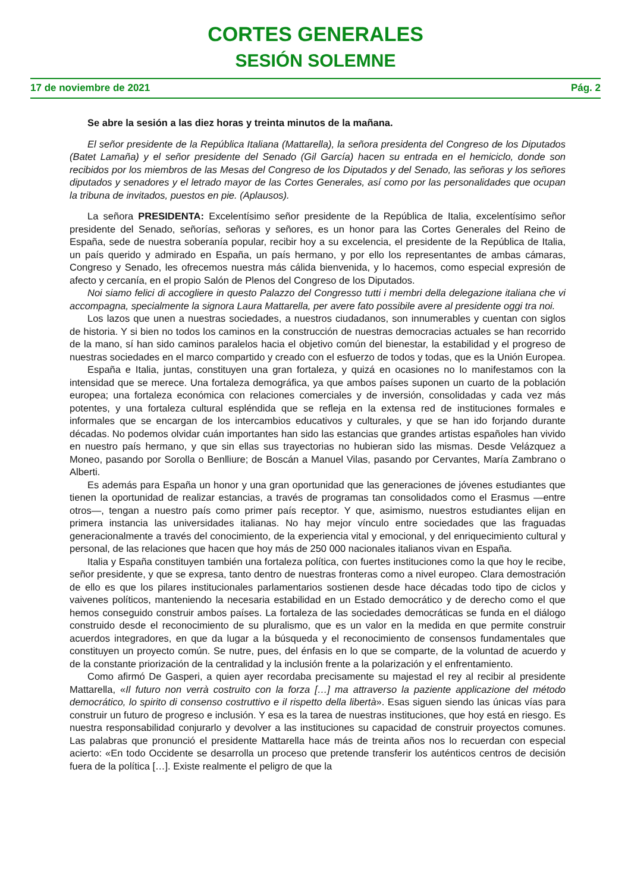CORTES GENERALES
SESIÓN SOLEMNE
17 de noviembre de 2021 Pág. 2
Se abre la sesión a las diez horas y treinta minutos de la mañana.
El señor presidente de la República Italiana (Mattarella), la señora presidenta del Congreso de los Diputados (Batet Lamaña) y el señor presidente del Senado (Gil García) hacen su entrada en el hemiciclo, donde son recibidos por los miembros de las Mesas del Congreso de los Diputados y del Senado, las señoras y los señores diputados y senadores y el letrado mayor de las Cortes Generales, así como por las personalidades que ocupan la tribuna de invitados, puestos en pie. (Aplausos).
La señora PRESIDENTA: Excelentísimo señor presidente de la República de Italia, excelentísimo señor presidente del Senado, señorías, señoras y señores, es un honor para las Cortes Generales del Reino de España, sede de nuestra soberanía popular, recibir hoy a su excelencia, el presidente de la República de Italia, un país querido y admirado en España, un país hermano, y por ello los representantes de ambas cámaras, Congreso y Senado, les ofrecemos nuestra más cálida bienvenida, y lo hacemos, como especial expresión de afecto y cercanía, en el propio Salón de Plenos del Congreso de los Diputados.
Noi siamo felici di accogliere in questo Palazzo del Congresso tutti i membri della delegazione italiana che vi accompagna, specialmente la signora Laura Mattarella, per avere fato possibile avere al presidente oggi tra noi.
Los lazos que unen a nuestras sociedades, a nuestros ciudadanos, son innumerables y cuentan con siglos de historia. Y si bien no todos los caminos en la construcción de nuestras democracias actuales se han recorrido de la mano, sí han sido caminos paralelos hacia el objetivo común del bienestar, la estabilidad y el progreso de nuestras sociedades en el marco compartido y creado con el esfuerzo de todos y todas, que es la Unión Europea.
España e Italia, juntas, constituyen una gran fortaleza, y quizá en ocasiones no lo manifestamos con la intensidad que se merece. Una fortaleza demográfica, ya que ambos países suponen un cuarto de la población europea; una fortaleza económica con relaciones comerciales y de inversión, consolidadas y cada vez más potentes, y una fortaleza cultural espléndida que se refleja en la extensa red de instituciones formales e informales que se encargan de los intercambios educativos y culturales, y que se han ido forjando durante décadas. No podemos olvidar cuán importantes han sido las estancias que grandes artistas españoles han vivido en nuestro país hermano, y que sin ellas sus trayectorias no hubieran sido las mismas. Desde Velázquez a Moneo, pasando por Sorolla o Benlliure; de Boscán a Manuel Vilas, pasando por Cervantes, María Zambrano o Alberti.
Es además para España un honor y una gran oportunidad que las generaciones de jóvenes estudiantes que tienen la oportunidad de realizar estancias, a través de programas tan consolidados como el Erasmus —entre otros—, tengan a nuestro país como primer país receptor. Y que, asimismo, nuestros estudiantes elijan en primera instancia las universidades italianas. No hay mejor vínculo entre sociedades que las fraguadas generacionalmente a través del conocimiento, de la experiencia vital y emocional, y del enriquecimiento cultural y personal, de las relaciones que hacen que hoy más de 250 000 nacionales italianos vivan en España.
Italia y España constituyen también una fortaleza política, con fuertes instituciones como la que hoy le recibe, señor presidente, y que se expresa, tanto dentro de nuestras fronteras como a nivel europeo. Clara demostración de ello es que los pilares institucionales parlamentarios sostienen desde hace décadas todo tipo de ciclos y vaivenes políticos, manteniendo la necesaria estabilidad en un Estado democrático y de derecho como el que hemos conseguido construir ambos países. La fortaleza de las sociedades democráticas se funda en el diálogo construido desde el reconocimiento de su pluralismo, que es un valor en la medida en que permite construir acuerdos integradores, en que da lugar a la búsqueda y el reconocimiento de consensos fundamentales que constituyen un proyecto común. Se nutre, pues, del énfasis en lo que se comparte, de la voluntad de acuerdo y de la constante priorización de la centralidad y la inclusión frente a la polarización y el enfrentamiento.
Como afirmó De Gasperi, a quien ayer recordaba precisamente su majestad el rey al recibir al presidente Mattarella, «Il futuro non verrà costruito con la forza […] ma attraverso la paziente applicazione del método democrático, lo spirito di consenso costruttivo e il rispetto della libertà». Esas siguen siendo las únicas vías para construir un futuro de progreso e inclusión. Y esa es la tarea de nuestras instituciones, que hoy está en riesgo. Es nuestra responsabilidad conjurarlo y devolver a las instituciones su capacidad de construir proyectos comunes. Las palabras que pronunció el presidente Mattarella hace más de treinta años nos lo recuerdan con especial acierto: «En todo Occidente se desarrolla un proceso que pretende transferir los auténticos centros de decisión fuera de la política […]. Existe realmente el peligro de que la